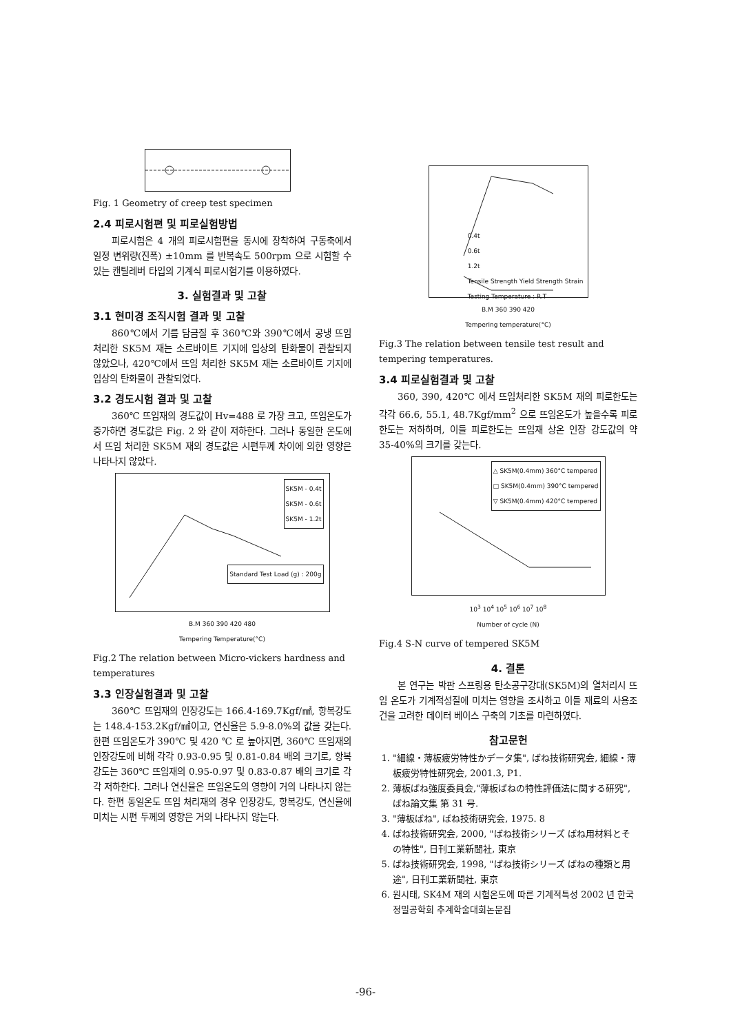Fig. 1 Geometry of creep test specimen
2.4 피로시험편 및 피로실험방법
피로시험은 4 개의 피로시험편을 동시에 장착하여 구동축에서 일정 변위량(진폭) ±10mm 를 반복속도 500rpm 으로 시험할 수 있는 캔틸레버 타입의 기계식 피로시험기를 이용하였다.
3. 실험결과 및 고찰
3.1 현미경 조직시험 결과 및 고찰
860℃에서 기름 담금질 후 360℃와 390℃에서 공냉 뜨임 처리한 SK5M 재는 소르바이트 기지에 입상의 탄화물이 관찰되지 않았으나, 420℃에서 뜨임 처리한 SK5M 재는 소르바이트 기지에 입상의 탄화물이 관찰되었다.
3.2 경도시험 결과 및 고찰
360℃ 뜨임재의 경도값이 Hv=488 로 가장 크고, 뜨임온도가 증가하면 경도값은 Fig. 2 와 같이 저하한다. 그러나 동일한 온도에서 뜨임 처리한 SK5M 재의 경도값은 시편두께 차이에 의한 영향은 나타나지 않았다.
SK5M - 0.4t
SK5M - 0.6t
SK5M - 1.2t
Standard Test Load (g) : 200g
B.M 360 390 420 480
Tempering Temperature(°C)
Fig.2 The relation between Micro-vickers hardness and temperatures
3.3 인장실험결과 및 고찰
360℃ 뜨임재의 인장강도는 166.4-169.7Kgf/㎟, 항복강도는 148.4-153.2Kgf/㎟이고, 연신율은 5.9-8.0%의 값을 갖는다. 한편 뜨임온도가 390℃ 및 420 ℃ 로 높아지면, 360℃ 뜨임재의 인장강도에 비해 각각 0.93-0.95 및 0.81-0.84 배의 크기로, 항복강도는 360℃ 뜨임재의 0.95-0.97 및 0.83-0.87 배의 크기로 각각 저하한다. 그러나 연신율은 뜨임온도의 영향이 거의 나타나지 않는다. 한편 동일온도 뜨임 처리재의 경우 인장강도, 항복강도, 연신율에 미치는 시편 두께의 영향은 거의 나타나지 않는다.
0.4t
0.6t
1.2t
Tensile Strength Yield Strength Strain
Testing Temperature : R.T
B.M 360 390 420
Tempering temperature(°C)
Fig.3 The relation between tensile test result and tempering temperatures.
3.4 피로실험결과 및 고찰
360, 390, 420℃ 에서 뜨임처리한 SK5M 재의 피로한도는 각각 66.6, 55.1, 48.7Kgf/mm<sup>2</sup> 으로 뜨임온도가 높을수록 피로한도는 저하하며, 이들 피로한도는 뜨임재 상온 인장 강도값의 약 35-40%의 크기를 갖는다.
△ SK5M(0.4mm) 360°C tempered
□ SK5M(0.4mm) 390°C tempered
▽ SK5M(0.4mm) 420°C tempered
10<sup>3</sup> 10<sup>4</sup> 10<sup>5</sup> 10<sup>6</sup> 10<sup>7</sup> 10<sup>8</sup>
Number of cycle (N)
Fig.4 S-N curve of tempered SK5M
4. 결론
본 연구는 박판 스프링용 탄소공구강대(SK5M)의 열처리시 뜨임 온도가 기계적성질에 미치는 영향을 조사하고 이들 재료의 사용조건을 고려한 데이터 베이스 구축의 기초를 마련하였다.
참고문헌
1. "細線・薄板疲労特性かデータ集", ばね技術研究会, 細線・薄板疲労特性研究会, 2001.3, P1.
2. 薄板ばね強度委員会,"薄板ばねの特性評価法に関する研究", ばね論文集 第 31 号.
3. "薄板ばね", ばね技術研究会, 1975. 8
4. ばね技術研究会, 2000, "ばね技術シリーズ ばね用材料とその特性", 日刊工業新聞社, 東京
5. ばね技術研究会, 1998, "ばね技術シリーズ ばねの種類と用途", 日刊工業新聞社, 東京
6. 원시태, SK4M 재의 시험온도에 따른 기계적특성 2002 년 한국정밀공학회 추계학술대회논문집
-96-